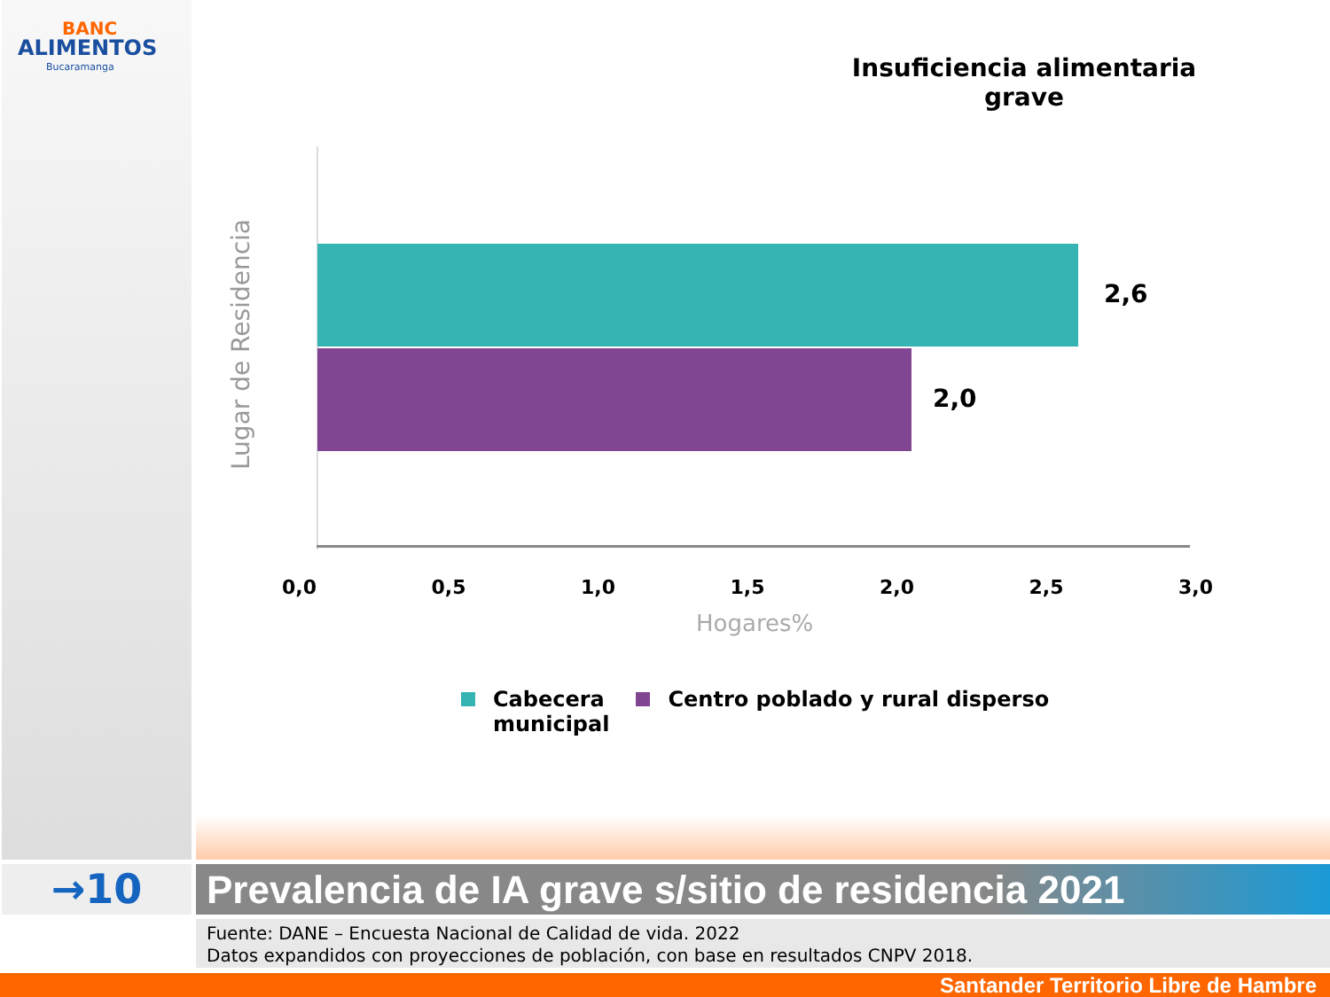BANC
ALIMENTOS
Bucaramanga
Insuficiencia alimentaria grave
2,6
2,0
Lugar de Residencia
0,0 0,5 1,0 1,5 2,0 2,5 3,0
Hogares%
Cabecera
municipal
Centro poblado y rural disperso
→10
Prevalencia de IA grave s/sitio de residencia 2021
Fuente: DANE – Encuesta Nacional de Calidad de vida. 2022
Datos expandidos con proyecciones de población, con base en resultados CNPV 2018.
Santander Territorio Libre de Hambre